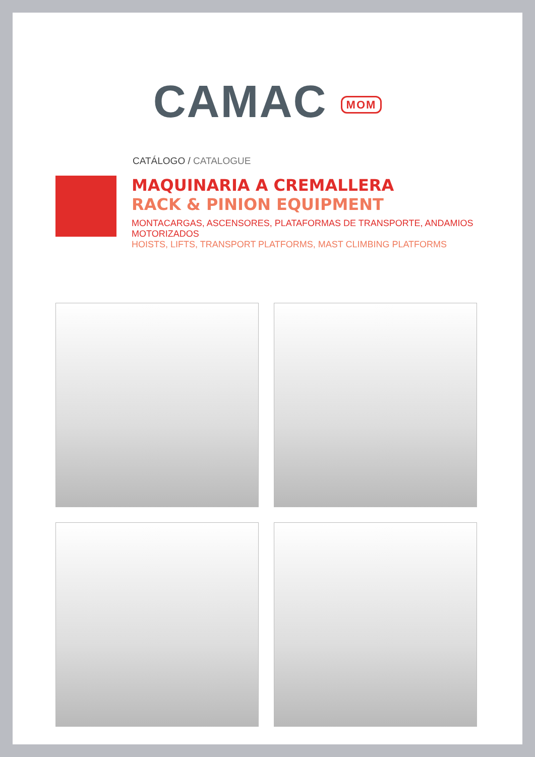CAMAC MOM
CATÁLOGO / CATALOGUE
MAQUINARIA A CREMALLERA
RACK & PINION EQUIPMENT
MONTACARGAS, ASCENSORES, PLATAFORMAS DE TRANSPORTE, ANDAMIOS MOTORIZADOS
HOISTS, LIFTS, TRANSPORT PLATFORMS, MAST CLIMBING PLATFORMS